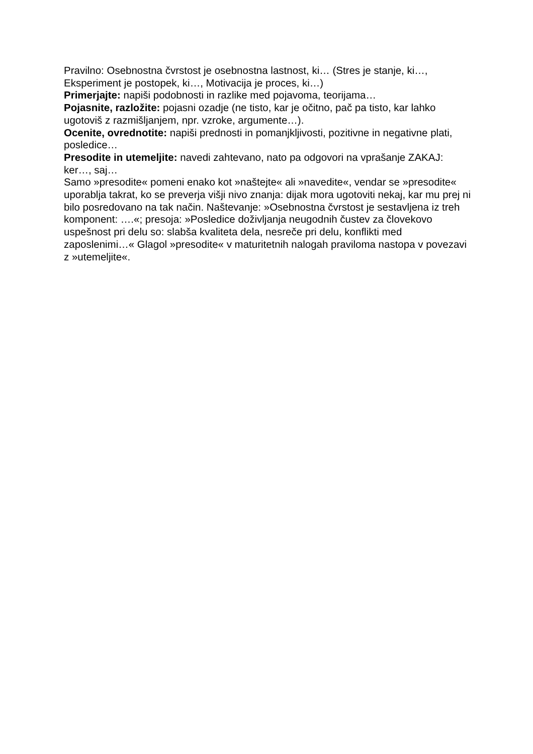Pravilno: Osebnostna čvrstost je osebnostna lastnost, ki… (Stres je stanje, ki…, Eksperiment je postopek, ki…, Motivacija je proces, ki…)
Primerjajte: napiši podobnosti in razlike med pojavoma, teorijama…
Pojasnite, razložite: pojasni ozadje (ne tisto, kar je očitno, pač pa tisto, kar lahko ugotoviš z razmišljanjem, npr. vzroke, argumente…).
Ocenite, ovrednotite: napiši prednosti in pomanjkljivosti, pozitivne in negativne plati, posledice…
Presodite in utemeljite: navedi zahtevano, nato pa odgovori na vprašanje ZAKAJ: ker…, saj…
Samo »presodite« pomeni enako kot »naštejte« ali »navedite«, vendar se »presodite« uporablja takrat, ko se preverja višji nivo znanja: dijak mora ugotoviti nekaj, kar mu prej ni bilo posredovano na tak način. Naštevanje: »Osebnostna čvrstost je sestavljena iz treh komponent: ….«; presoja: »Posledice doživljanja neugodnih čustev za človekovo uspešnost pri delu so: slabša kvaliteta dela, nesreče pri delu, konflikti med zaposlenimi…« Glagol »presodite« v maturitetnih nalogah praviloma nastopa v povezavi z »utemeljite«.